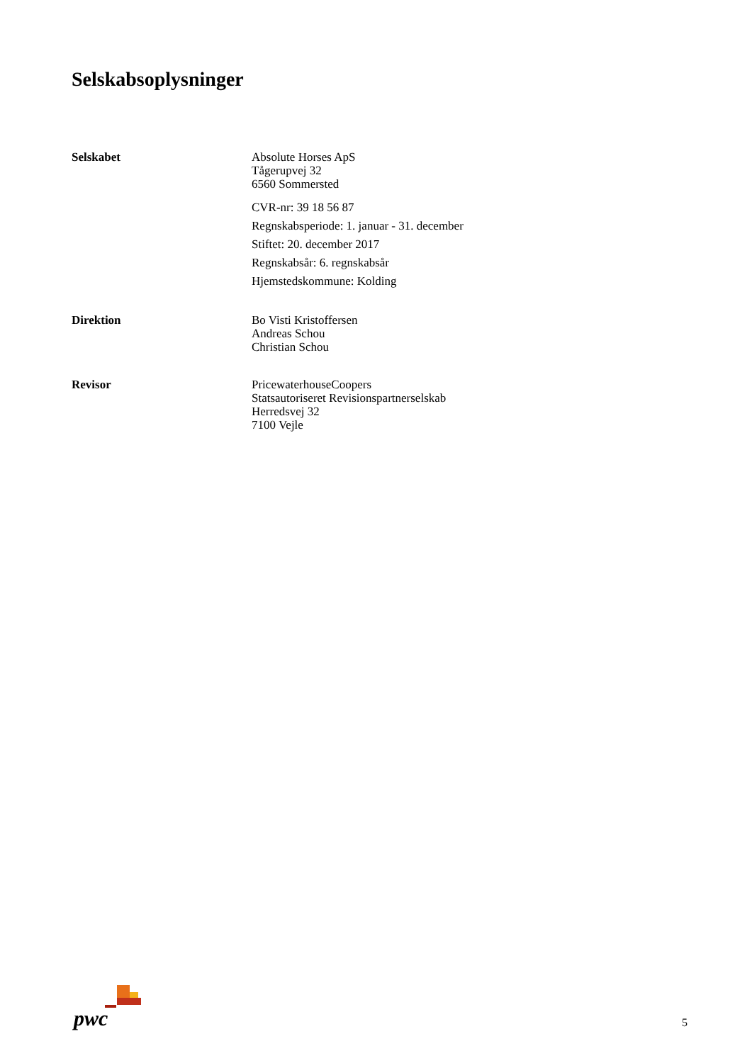Selskabsoplysninger
Selskabet Absolute Horses ApS
Tågerupvej 32
6560 Sommersted
CVR-nr: 39 18 56 87
Regnskabsperiode: 1. januar - 31. december
Stiftet: 20. december 2017
Regnskabsår: 6. regnskabsår
Hjemstedskommune: Kolding
Direktion Bo Visti Kristoffersen
Andreas Schou
Christian Schou
Revisor PricewaterhouseCoopers
Statsautoriseret Revisionspartnerselskab
Herredsvej 32
7100 Vejle
pwc 5